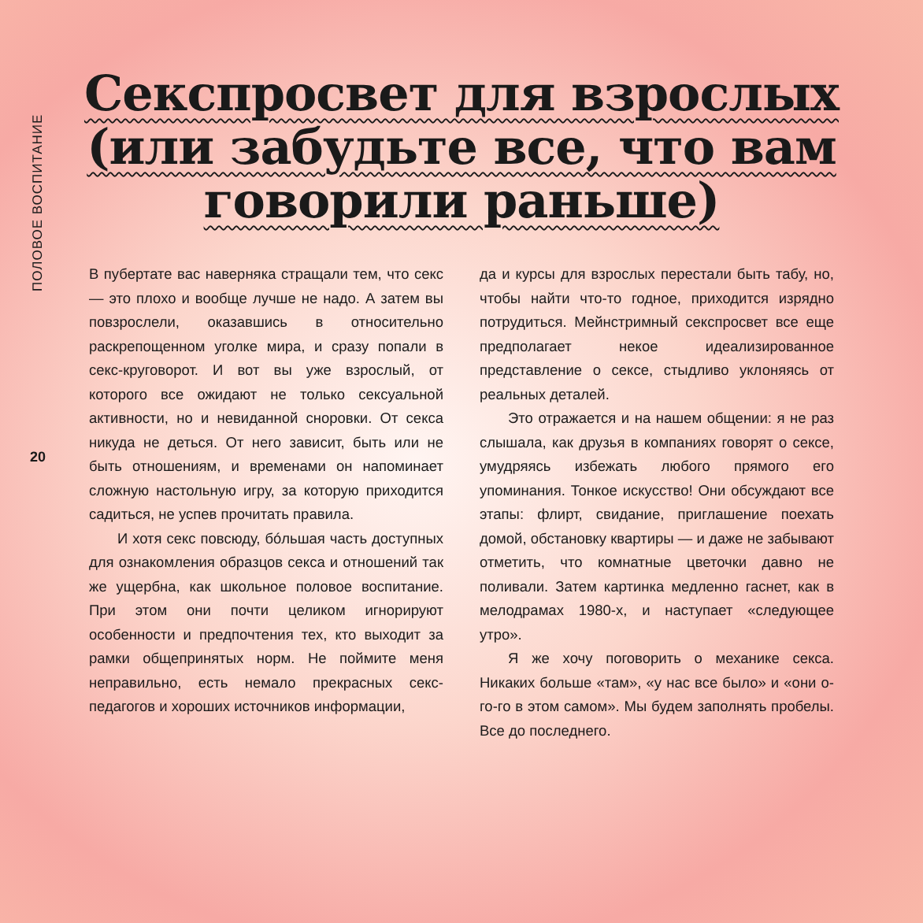ПОЛОВОЕ ВОСПИТАНИЕ
20
Секспросвет для взрослых
(или забудьте все, что вам
говорили раньше)
В пубертате вас наверняка стращали тем, что секс — это плохо и вообще лучше не надо. А затем вы повзрослели, оказавшись в относительно раскрепощенном уголке мира, и сразу попали в секс-круговорот. И вот вы уже взрослый, от которого все ожидают не только сексуальной активности, но и невиданной сноровки. От секса никуда не деться. От него зависит, быть или не быть отношениям, и временами он напоминает сложную настольную игру, за которую приходится садиться, не успев прочитать правила.
И хотя секс повсюду, бóльшая часть доступных для ознакомления образцов секса и отношений так же ущербна, как школьное половое воспитание. При этом они почти целиком игнорируют особенности и предпочтения тех, кто выходит за рамки общепринятых норм. Не поймите меня неправильно, есть немало прекрасных секс-педагогов и хороших источников информации,
да и курсы для взрослых перестали быть табу, но, чтобы найти что-то годное, приходится изрядно потрудиться. Мейнстримный секспросвет все еще предполагает некое идеализированное представление о сексе, стыдливо уклоняясь от реальных деталей.
Это отражается и на нашем общении: я не раз слышала, как друзья в компаниях говорят о сексе, умудряясь избежать любого прямого его упоминания. Тонкое искусство! Они обсуждают все этапы: флирт, свидание, приглашение поехать домой, обстановку квартиры — и даже не забывают отметить, что комнатные цветочки давно не поливали. Затем картинка медленно гаснет, как в мелодрамах 1980-х, и наступает «следующее утро».
Я же хочу поговорить о механике секса. Никаких больше «там», «у нас все было» и «они о-го-го в этом самом». Мы будем заполнять пробелы. Все до последнего.